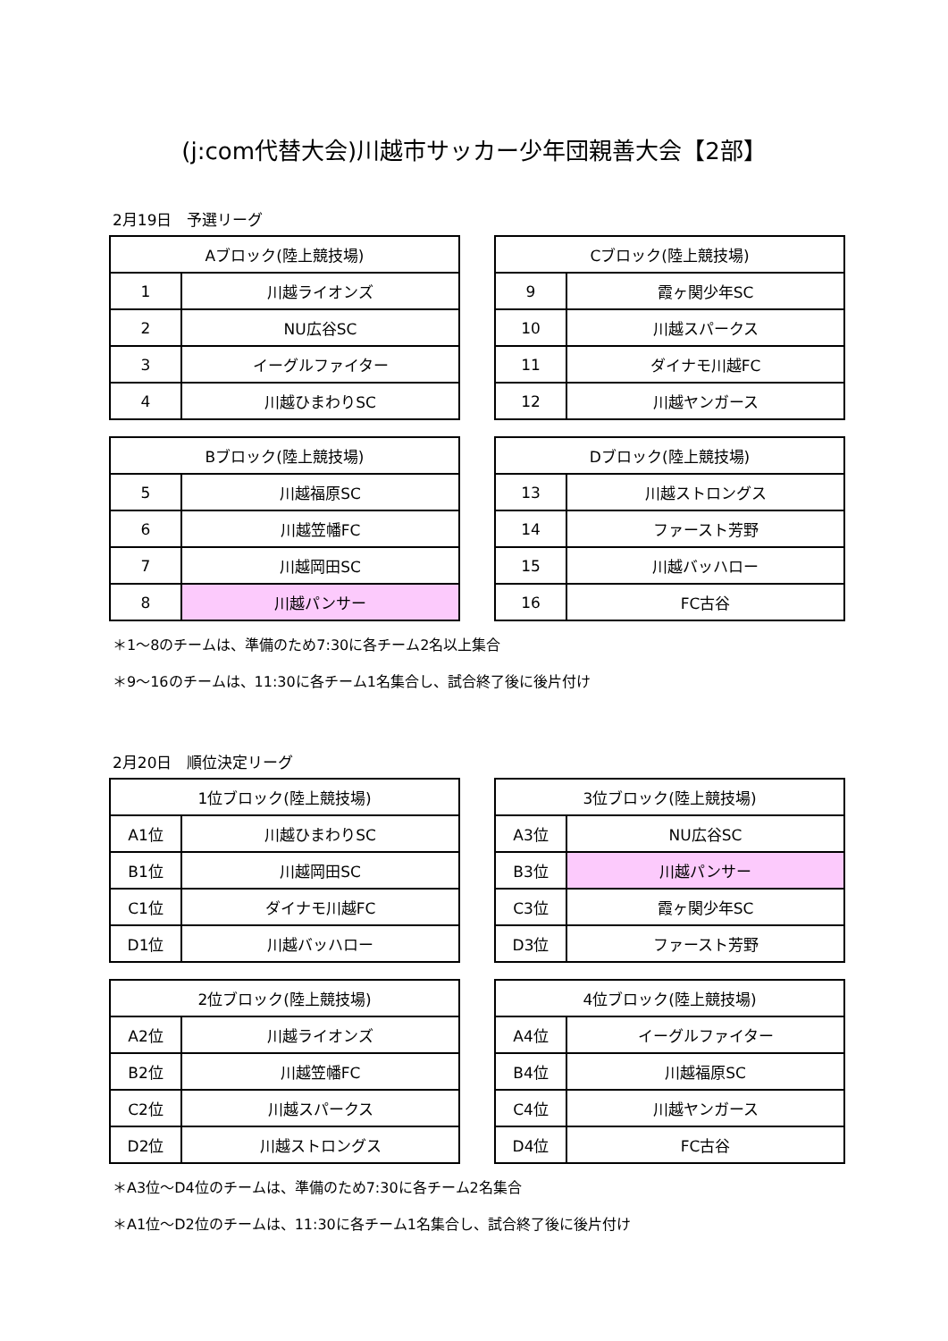(j:com代替大会)川越市サッカー少年団親善大会【2部】
2月19日　予選リーグ
| Aブロック(陸上競技場) | |
| --- | --- |
| 1 | 川越ライオンズ |
| 2 | NU広谷SC |
| 3 | イーグルファイター |
| 4 | 川越ひまわりSC |
| Cブロック(陸上競技場) | |
| --- | --- |
| 9 | 霞ヶ関少年SC |
| 10 | 川越スパークス |
| 11 | ダイナモ川越FC |
| 12 | 川越ヤンガース |
| Bブロック(陸上競技場) | |
| --- | --- |
| 5 | 川越福原SC |
| 6 | 川越笠幡FC |
| 7 | 川越岡田SC |
| 8 | 川越パンサー |
| Dブロック(陸上競技場) | |
| --- | --- |
| 13 | 川越ストロングス |
| 14 | ファースト芳野 |
| 15 | 川越バッハロー |
| 16 | FC古谷 |
＊1～8のチームは、準備のため7:30に各チーム2名以上集合
＊9～16のチームは、11:30に各チーム1名集合し、試合終了後に後片付け
2月20日　順位決定リーグ
| 1位ブロック(陸上競技場) | |
| --- | --- |
| A1位 | 川越ひまわりSC |
| B1位 | 川越岡田SC |
| C1位 | ダイナモ川越FC |
| D1位 | 川越バッハロー |
| 3位ブロック(陸上競技場) | |
| --- | --- |
| A3位 | NU広谷SC |
| B3位 | 川越パンサー |
| C3位 | 霞ヶ関少年SC |
| D3位 | ファースト芳野 |
| 2位ブロック(陸上競技場) | |
| --- | --- |
| A2位 | 川越ライオンズ |
| B2位 | 川越笠幡FC |
| C2位 | 川越スパークス |
| D2位 | 川越ストロングス |
| 4位ブロック(陸上競技場) | |
| --- | --- |
| A4位 | イーグルファイター |
| B4位 | 川越福原SC |
| C4位 | 川越ヤンガース |
| D4位 | FC古谷 |
＊A3位～D4位のチームは、準備のため7:30に各チーム2名集合
＊A1位～D2位のチームは、11:30に各チーム1名集合し、試合終了後に後片付け